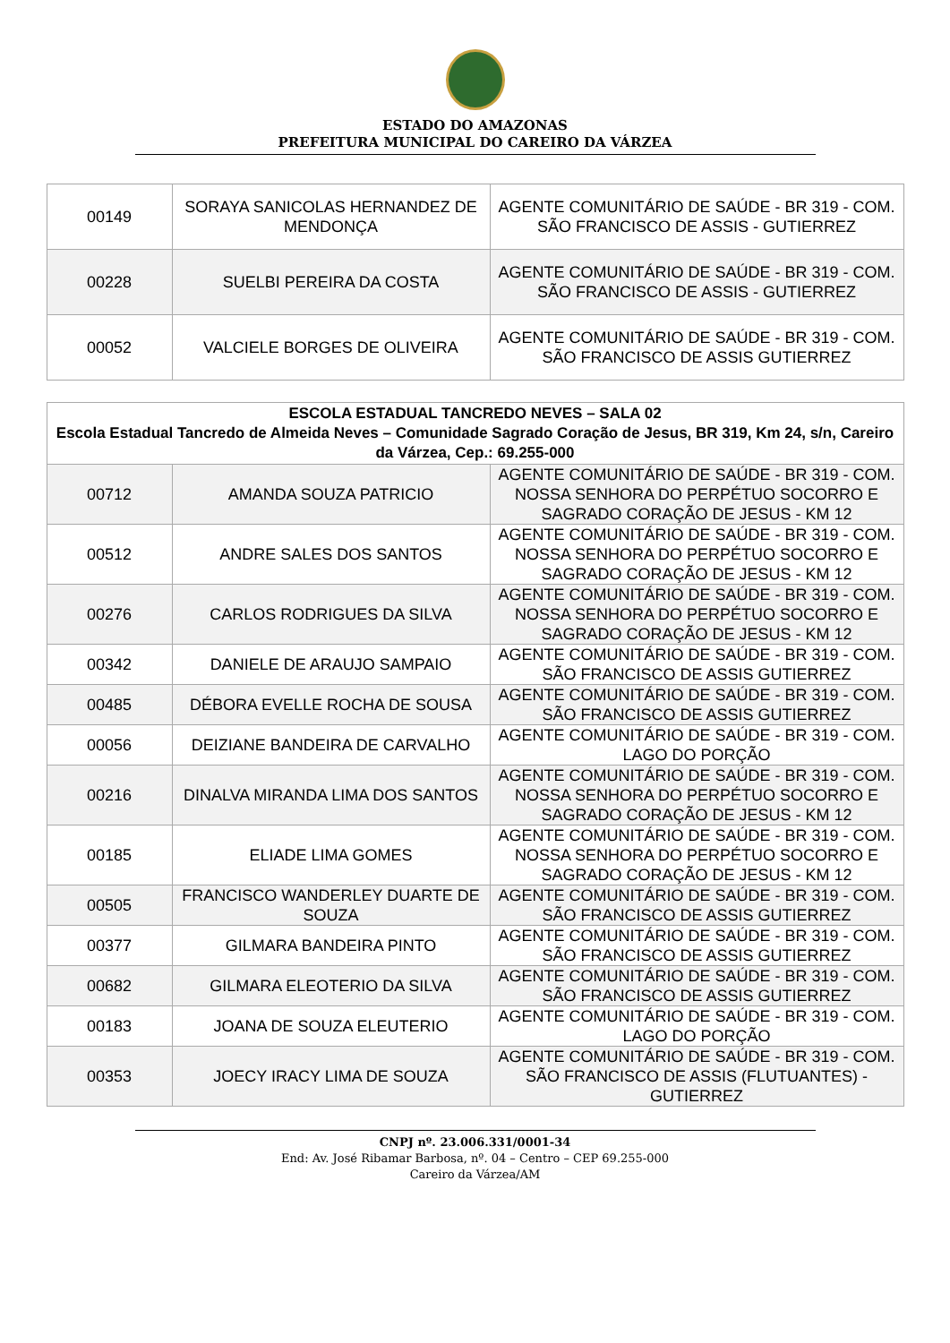ESTADO DO AMAZONAS
PREFEITURA MUNICIPAL DO CAREIRO DA VÁRZEA
| 00149 | SORAYA SANICOLAS HERNANDEZ DE MENDONÇA | AGENTE COMUNITÁRIO DE SAÚDE - BR 319 - COM. SÃO FRANCISCO DE ASSIS - GUTIERREZ |
| 00228 | SUELBI PEREIRA DA COSTA | AGENTE COMUNITÁRIO DE SAÚDE - BR 319 - COM. SÃO FRANCISCO DE ASSIS - GUTIERREZ |
| 00052 | VALCIELE BORGES DE OLIVEIRA | AGENTE COMUNITÁRIO DE SAÚDE - BR 319 - COM. SÃO FRANCISCO DE ASSIS GUTIERREZ |
| ESCOLA ESTADUAL TANCREDO NEVES – SALA 02 Escola Estadual Tancredo de Almeida Neves – Comunidade Sagrado Coração de Jesus, BR 319, Km 24, s/n, Careiro da Várzea, Cep.: 69.255-000 | | |
| --- | --- | --- |
| 00712 | AMANDA SOUZA PATRICIO | AGENTE COMUNITÁRIO DE SAÚDE - BR 319 - COM. NOSSA SENHORA DO PERPÉTUO SOCORRO E SAGRADO CORAÇÃO DE JESUS - KM 12 |
| 00512 | ANDRE SALES DOS SANTOS | AGENTE COMUNITÁRIO DE SAÚDE - BR 319 - COM. NOSSA SENHORA DO PERPÉTUO SOCORRO E SAGRADO CORAÇÃO DE JESUS - KM 12 |
| 00276 | CARLOS RODRIGUES DA SILVA | AGENTE COMUNITÁRIO DE SAÚDE - BR 319 - COM. NOSSA SENHORA DO PERPÉTUO SOCORRO E SAGRADO CORAÇÃO DE JESUS - KM 12 |
| 00342 | DANIELE DE ARAUJO SAMPAIO | AGENTE COMUNITÁRIO DE SAÚDE - BR 319 - COM. SÃO FRANCISCO DE ASSIS GUTIERREZ |
| 00485 | DÉBORA EVELLE ROCHA DE SOUSA | AGENTE COMUNITÁRIO DE SAÚDE - BR 319 - COM. SÃO FRANCISCO DE ASSIS GUTIERREZ |
| 00056 | DEIZIANE BANDEIRA DE CARVALHO | AGENTE COMUNITÁRIO DE SAÚDE - BR 319 - COM. LAGO DO PORÇÃO |
| 00216 | DINALVA MIRANDA LIMA DOS SANTOS | AGENTE COMUNITÁRIO DE SAÚDE - BR 319 - COM. NOSSA SENHORA DO PERPÉTUO SOCORRO E SAGRADO CORAÇÃO DE JESUS - KM 12 |
| 00185 | ELIADE LIMA GOMES | AGENTE COMUNITÁRIO DE SAÚDE - BR 319 - COM. NOSSA SENHORA DO PERPÉTUO SOCORRO E SAGRADO CORAÇÃO DE JESUS - KM 12 |
| 00505 | FRANCISCO WANDERLEY DUARTE DE SOUZA | AGENTE COMUNITÁRIO DE SAÚDE - BR 319 - COM. SÃO FRANCISCO DE ASSIS GUTIERREZ |
| 00377 | GILMARA BANDEIRA PINTO | AGENTE COMUNITÁRIO DE SAÚDE - BR 319 - COM. SÃO FRANCISCO DE ASSIS GUTIERREZ |
| 00682 | GILMARA ELEOTERIO DA SILVA | AGENTE COMUNITÁRIO DE SAÚDE - BR 319 - COM. SÃO FRANCISCO DE ASSIS GUTIERREZ |
| 00183 | JOANA DE SOUZA ELEUTERIO | AGENTE COMUNITÁRIO DE SAÚDE - BR 319 - COM. LAGO DO PORÇÃO |
| 00353 | JOECY IRACY LIMA DE SOUZA | AGENTE COMUNITÁRIO DE SAÚDE - BR 319 - COM. SÃO FRANCISCO DE ASSIS (FLUTUANTES) - GUTIERREZ |
CNPJ nº. 23.006.331/0001-34
End: Av. José Ribamar Barbosa, nº. 04 – Centro – CEP 69.255-000
Careiro da Várzea/AM